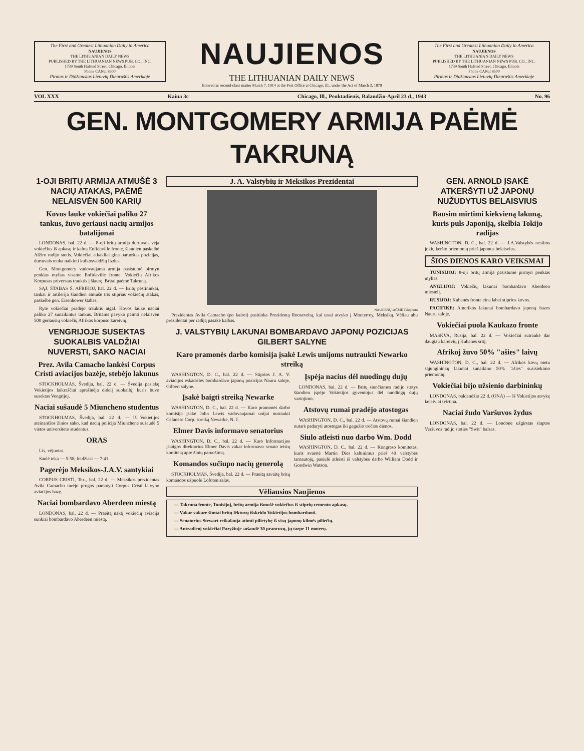The First and Greatest Lithuanian Daily in America
NAUJIENOS
THE LITHUANIAN DAILY NEWS
PUBLISHED BY THE LITHUANIAN NEWS PUB. CO., INC.
1739 South Halsted Street, Chicago, Illinois
Phone CANal 8500
Pirmas ir Didžiausias Lietuvių Dienraštis Amerikoje
NAUJIENOS
THE LITHUANIAN DAILY NEWS
Entered as second-class matter March 7, 1914 at the Post Office at Chicago, Ill., under the Act of March 3, 1879
The First and Greatest Lithuanian Daily in America
NAUJIENOS
THE LITHUANIAN DAILY NEWS
PUBLISHED BY THE LITHUANIAN NEWS PUB. CO., INC.
1739 South Halsted Street, Chicago, Illinois
Phone CANal 8500
Pirmas ir Didžiausias Lietuvių Dienraštis Amerikoje
VOL XXX Kaina 3c Chicago, Ill., Penktadienis, Balandžio-April 23 d., 1943 No. 96
GEN. MONTGOMERY ARMIJA PAĖMĖ TAKRUNĄ
1-OJI BRITŲ ARMIJA ATMUŠĖ 3 NACIŲ ATAKAS, PAĖMĖ NELAISVĖN 500 KARIŲ
Kovos lauke vokiečiai paliko 27 tankus, žuvo geriausi nacių armijos batalijonai
LONDONAS, bal. 22 d. — 8-oji britų armija durtuvais veja vokiečius iš apkasų ir kalnų Enfidaville fronte, šiandien paskelbė Alžiro radijo stotis. Vokiečiai atkakliai gina paruoštas pozicijas, durtuvais tenka naikinti kulkosvaidžių lizdus.
Gen. Montgomery vadovaujama armija pasistumė pirmyn penkias mylias visame Enfidaville fronte. Vokiečių Afrikos Korpusas priverstas trauktis į šiaurę. Britai paėmė Takruną.
SĄJ. ŠTABAS Š. AFRIKOJ, bal. 22 d. — Britų pėstininkai, tankai ir artilerija šiandien atmušė tris stiprias vokiečių atakas, paskelbė gen. Eisenhower štabas.
Ryte vokiečiai pradėjo trauktis atgal. Kovos lauke naciai paliko 27 sunaikintus tankus. Britams pavyko paimti nelaisvėn 500 geriausių vokiečių Afrikos korpuso kareivių.
VENGRIJOJE SUSEKTAS SUOKALBIS VALDŽIAI NUVERSTI, SAKO NACIAI
Prez. Avila Camacho lankėsi Corpus Cristi aviacijos bazėje, stebėjo lakunus
STOCKHOLMAS, Švedija, bal. 22 d. — Švedija pasiekę Vokietijos laikraščiai aprašinėja didelį suokalbį, kuris buvo susektas Vengrijoj.
Naciai sušaudė 5 Miuncheno studentus
STOCKHOLMAS, Švedija, bal. 22 d. — Iš Vokietijos ateinančios žinios sako, kad nacių policija Miunchene sušaudė 5 vietos universiteto studentus.
ORAS
Lis, vėjuotas.
Saulė teka — 5:58; leidžiasi — 7:41.
Pagerėjo Meksikos-J.A.V. santykiai
CORPUS CRISTI, Tex., bal. 22 d. — Meksikos prezidentas Avila Camacho turėjo progos pamatyti Corpus Cristi laivyno aviacijos bazę.
Naciai bombardavo Aberdeen miestą
LONDONAS, bal. 22 d. — Praeitą naktį vokiečių aviacija sunkiai bombardavo Aberdeen miestą.
J. A. Valstybių ir Meksikos Prezidentai
NAUJIENŲ-ACME Telephoto
Prezidentas Avila Camacho (po kairei) pasitinka Prezidentą Rooseveltą, kai tasai atvyko į Monterrey, Meksiką. Vėliau abu prezidentai per radiją pasakė kalbas.
J. VALSTYBIŲ LAKUNAI BOMBARDAVO JAPONŲ POZICIJAS GILBERT SALYNE
Karo pramonės darbo komisija įsakė Lewis unijoms nutraukti Newarko streiką
WASHINGTON, D. C., bal. 22 d. — Stiprios J. A. V. aviacijos eskadrilės bombardavo japonų pozicijas Nauru saloje, Gilbert salyne.
Įsakė baigti streiką Newarke
WASHINGTON, D. C., bal. 22 d. — Karo pramonės darbo komisija įsakė John Lewis vadovaujamai unijai nutraukti Celanese Corp. streiką Newarke, N. J.
Elmer Davis informavo senatorius
WASHINGTON, D. C., bal. 22 d. — Karo Informacijos įstaigos direktorius Elmer Davis vakar informavo senato teisių komitetą apie žinių paruošimą.
Komandos sučiupo nacių generolą
STOCKHOLMAS, Švedija, bal. 22 d. — Praeitą savaitę britų komandos užpuolė Lofoten salas.
Įspėja nacius dėl nuodingų dujų
LONDONAS, bal. 22 d. — Britų siunčiamos radijo stotys šiandien įspėjo Vokietijos gyventojus dėl nuodingų dujų vartojimo.
Atstovų rumai pradėjo atostogas
WASHINGTON, D. C., bal. 22 d. — Atstovų rumai šiandien nutarė padaryti atostogas iki gegužio trečios dienos.
Siulo atleisti nuo darbo Wm. Dodd
WASHINGTON, D. C., bal. 22 d. — Kongreso komitetas, kuris svarstė Martin Dies kaltinimus prieš 40 valstybės tarnautojų, pasiulė atleisti iš valstybės darbo William Dodd ir Goodwin Watson.
Vėliausios Naujienos
— Takruna fronte, Tunisijoj, britų armija išmušė vokiečius iš stiprių cemento apkasų.
— Vakar vakare šimtai britų lėktuvų išskrido Vokietijos bombarduoti.
— Senatorius Stewart reikalauja atimti pilietybę iš visų japonų kilmės piliečių.
— Antradienį vokiečiai Paryžiuje sušaudė 30 prancuzų, jų tarpe 11 moterų.
GEN. ARNOLD ĮSAKĖ ATKERŠYTI UŽ JAPONŲ NUŽUDYTUS BELAISVIUS
Bausim mirtimi kiekvieną lakuną, kuris puls Japoniją, skelbia Tokijo radijas
WASHINGTON, D. C., bal. 22 d. — J.A.Valstybės nesiims jokių keršto priemonių prieš japonus belaisvius.
ŠIOS DIENOS KARO VEIKSMAI
TUNISIJOJ: 8-oji britų armija pasistumė pirmyn penkias mylias.
ANGLIJOJ: Vokiečių lakunai bombardavo Aberdeen miestelį.
RUSIJOJ: Kubanės fronte eina labai stiprios kovos.
PACIFIKE: Amerikos lakunai bombardavo japonų bazes Nauru saloje.
Vokiečiai puola Kaukazo fronte
MASKVA, Rusija, bal. 22 d. — Vokiečiai sutraukė dar daugiau kareivių į Kubanės sritį.
Afrikoj žuvo 50% "ašies" laivų
WASHINGTON, D. C., bal. 22 d. — Afrikos kovų metu sąjungininkų lakunai sunaikino 50% "ašies" susisiekimo priemonių.
Vokiečiai bijo užsienio darbininkų
LONDONAS, baldandžio 22 d. (ONA) — Iš Vokietijos atvykę keleiviai tvirtina.
Naciai žudo Varšuvos žydus
LONDONAS, bal. 22 d. — Londone užgirstas slaptos Varšuvos radijo stoties "Swit" balsas.